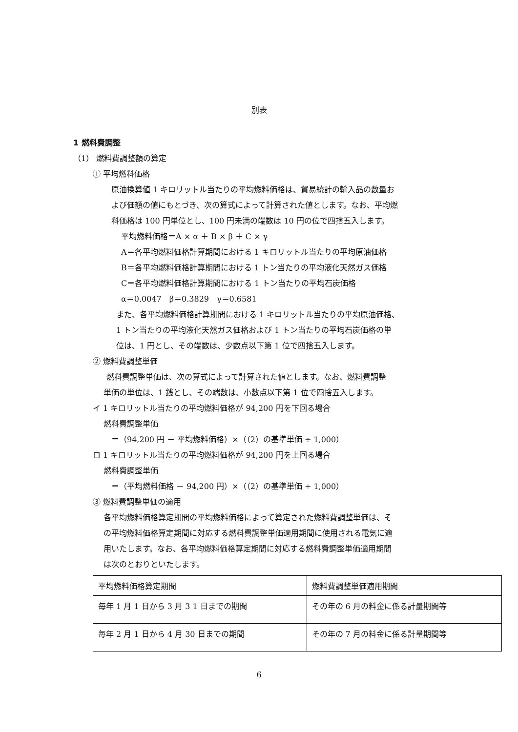別表
1 燃料費調整
（1） 燃料費調整額の算定
① 平均燃料価格
原油換算値 1 キロリットル当たりの平均燃料価格は、貿易統計の輸入品の数量お
よび価額の値にもとづき、次の算式によって計算された値とします。なお、平均燃
料価格は 100 円単位とし、100 円未満の端数は 10 円の位で四捨五入します。
平均燃料価格＝A × α ＋ B × β ＋ C × γ
A＝各平均燃料価格計算期間における 1 キロリットル当たりの平均原油価格
B＝各平均燃料価格計算期間における 1 トン当たりの平均液化天然ガス価格
C＝各平均燃料価格計算期間における 1 トン当たりの平均石炭価格
α＝0.0047　β＝0.3829　γ＝0.6581
また、各平均燃料価格計算期間における 1 キロリットル当たりの平均原油価格、
1 トン当たりの平均液化天然ガス価格および 1 トン当たりの平均石炭価格の単
位は、1 円とし、その端数は、少数点以下第 1 位で四捨五入します。
② 燃料費調整単価
燃料費調整単価は、次の算式によって計算された値とします。なお、燃料費調整
単価の単位は、1 銭とし、その端数は、小数点以下第 1 位で四捨五入します。
イ 1 キロリットル当たりの平均燃料価格が 94,200 円を下回る場合
燃料費調整単価
＝（94,200 円 － 平均燃料価格）×（（2）の基準単価 ÷ 1,000）
ロ 1 キロリットル当たりの平均燃料価格が 94,200 円を上回る場合
燃料費調整単価
＝（平均燃料価格 － 94,200 円）×（（2）の基準単価 ÷ 1,000）
③ 燃料費調整単価の適用
各平均燃料価格算定期間の平均燃料価格によって算定された燃料費調整単価は、そ
の平均燃料価格算定期間に対応する燃料費調整単価適用期間に使用される電気に適
用いたします。なお、各平均燃料価格算定期間に対応する燃料費調整単価適用期間
は次のとおりといたします。
| 平均燃料価格算定期間 | 燃料費調整単価適用期間 |
| 毎年 1 月 1 日から 3 月 3 1 日までの期間 | その年の 6 月の料金に係る計量期間等 |
| 毎年 2 月 1 日から 4 月 30 日までの期間 | その年の 7 月の料金に係る計量期間等 |
6